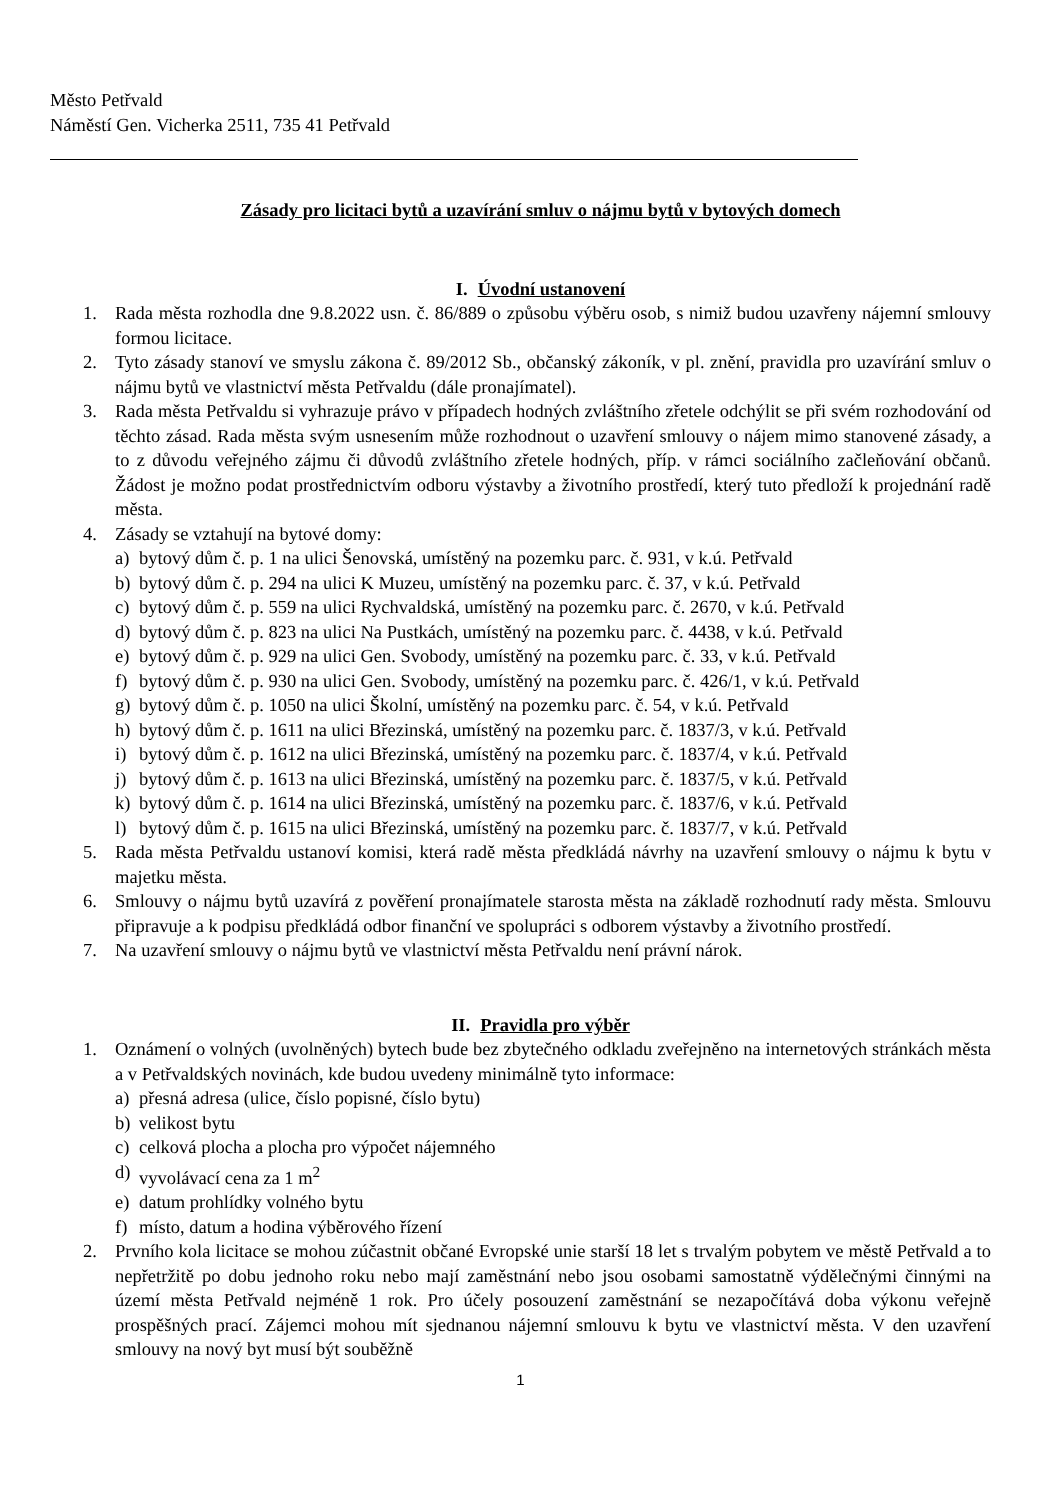Město Petřvald
Náměstí Gen. Vicherka 2511, 735 41 Petřvald
Zásady pro licitaci bytů a uzavírání smluv o nájmu bytů v bytových domech
I. Úvodní ustanovení
1. Rada města rozhodla dne 9.8.2022 usn. č. 86/889 o způsobu výběru osob, s nimiž budou uzavřeny nájemní smlouvy formou licitace.
2. Tyto zásady stanoví ve smyslu zákona č. 89/2012 Sb., občanský zákoník, v pl. znění, pravidla pro uzavírání smluv o nájmu bytů ve vlastnictví města Petřvaldu (dále pronajímatel).
3. Rada města Petřvaldu si vyhrazuje právo v případech hodných zvláštního zřetele odchýlit se při svém rozhodování od těchto zásad. Rada města svým usnesením může rozhodnout o uzavření smlouvy o nájem mimo stanovené zásady, a to z důvodu veřejného zájmu či důvodů zvláštního zřetele hodných, příp. v rámci sociálního začleňování občanů. Žádost je možno podat prostřednictvím odboru výstavby a životního prostředí, který tuto předloží k projednání radě města.
4. Zásady se vztahují na bytové domy:
a) bytový dům č. p. 1 na ulici Šenovská, umístěný na pozemku parc. č. 931, v k.ú. Petřvald
b) bytový dům č. p. 294 na ulici K Muzeu, umístěný na pozemku parc. č. 37, v k.ú. Petřvald
c) bytový dům č. p. 559 na ulici Rychvaldská, umístěný na pozemku parc. č. 2670, v k.ú. Petřvald
d) bytový dům č. p. 823 na ulici Na Pustkách, umístěný na pozemku parc. č. 4438, v k.ú. Petřvald
e) bytový dům č. p. 929 na ulici Gen. Svobody, umístěný na pozemku parc. č. 33, v k.ú. Petřvald
f) bytový dům č. p. 930 na ulici Gen. Svobody, umístěný na pozemku parc. č. 426/1, v k.ú. Petřvald
g) bytový dům č. p. 1050 na ulici Školní, umístěný na pozemku parc. č. 54, v k.ú. Petřvald
h) bytový dům č. p. 1611 na ulici Březinská, umístěný na pozemku parc. č. 1837/3, v k.ú. Petřvald
i) bytový dům č. p. 1612 na ulici Březinská, umístěný na pozemku parc. č. 1837/4, v k.ú. Petřvald
j) bytový dům č. p. 1613 na ulici Březinská, umístěný na pozemku parc. č. 1837/5, v k.ú. Petřvald
k) bytový dům č. p. 1614 na ulici Březinská, umístěný na pozemku parc. č. 1837/6, v k.ú. Petřvald
l) bytový dům č. p. 1615 na ulici Březinská, umístěný na pozemku parc. č. 1837/7, v k.ú. Petřvald
5. Rada města Petřvaldu ustanoví komisi, která radě města předkládá návrhy na uzavření smlouvy o nájmu k bytu v majetku města.
6. Smlouvy o nájmu bytů uzavírá z pověření pronajímatele starosta města na základě rozhodnutí rady města. Smlouvu připravuje a k podpisu předkládá odbor finanční ve spolupráci s odborem výstavby a životního prostředí.
7. Na uzavření smlouvy o nájmu bytů ve vlastnictví města Petřvaldu není právní nárok.
II. Pravidla pro výběr
1. Oznámení o volných (uvolněných) bytech bude bez zbytečného odkladu zveřejněno na internetových stránkách města a v Petřvaldských novinách, kde budou uvedeny minimálně tyto informace:
a) přesná adresa (ulice, číslo popisné, číslo bytu)
b) velikost bytu
c) celková plocha a plocha pro výpočet nájemného
d) vyvolávací cena za 1 m<sup>2</sup>
e) datum prohlídky volného bytu
f) místo, datum a hodina výběrového řízení
2. Prvního kola licitace se mohou zúčastnit občané Evropské unie starší 18 let s trvalým pobytem ve městě Petřvald a to nepřetržitě po dobu jednoho roku nebo mají zaměstnání nebo jsou osobami samostatně výdělečnými činnými na území města Petřvald nejméně 1 rok. Pro účely posouzení zaměstnání se nezapočítává doba výkonu veřejně prospěšných prací. Zájemci mohou mít sjednanou nájemní smlouvu k bytu ve vlastnictví města. V den uzavření smlouvy na nový byt musí být souběžně
1